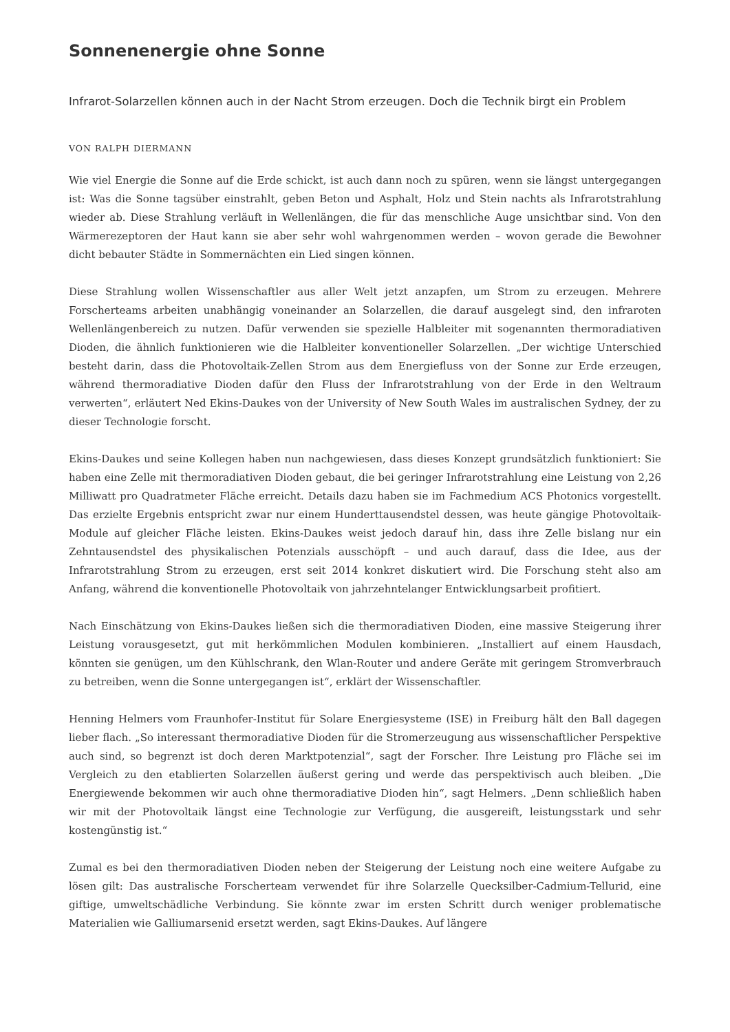Sonnenenergie ohne Sonne
Infrarot-Solarzellen können auch in der Nacht Strom erzeugen. Doch die Technik birgt ein Problem
VON RALPH DIERMANN
Wie viel Energie die Sonne auf die Erde schickt, ist auch dann noch zu spüren, wenn sie längst untergegangen ist: Was die Sonne tagsüber einstrahlt, geben Beton und Asphalt, Holz und Stein nachts als Infrarotstrahlung wieder ab. Diese Strahlung verläuft in Wellenlängen, die für das menschliche Auge unsichtbar sind. Von den Wärmerezeptoren der Haut kann sie aber sehr wohl wahrgenommen werden – wovon gerade die Bewohner dicht bebauter Städte in Sommernächten ein Lied singen können.
Diese Strahlung wollen Wissenschaftler aus aller Welt jetzt anzapfen, um Strom zu erzeugen. Mehrere Forscherteams arbeiten unabhängig voneinander an Solarzellen, die darauf ausgelegt sind, den infraroten Wellenlängenbereich zu nutzen. Dafür verwenden sie spezielle Halbleiter mit sogenannten thermoradiativen Dioden, die ähnlich funktionieren wie die Halbleiter konventioneller Solarzellen. „Der wichtige Unterschied besteht darin, dass die Photovoltaik-Zellen Strom aus dem Energiefluss von der Sonne zur Erde erzeugen, während thermoradiative Dioden dafür den Fluss der Infrarotstrahlung von der Erde in den Weltraum verwerten“, erläutert Ned Ekins-Daukes von der University of New South Wales im australischen Sydney, der zu dieser Technologie forscht.
Ekins-Daukes und seine Kollegen haben nun nachgewiesen, dass dieses Konzept grundsätzlich funktioniert: Sie haben eine Zelle mit thermoradiativen Dioden gebaut, die bei geringer Infrarotstrahlung eine Leistung von 2,26 Milliwatt pro Quadratmeter Fläche erreicht. Details dazu haben sie im Fachmedium ACS Photonics vorgestellt. Das erzielte Ergebnis entspricht zwar nur einem Hunderttausendstel dessen, was heute gängige Photovoltaik-Module auf gleicher Fläche leisten. Ekins-Daukes weist jedoch darauf hin, dass ihre Zelle bislang nur ein Zehntausendstel des physikalischen Potenzials ausschöpft – und auch darauf, dass die Idee, aus der Infrarotstrahlung Strom zu erzeugen, erst seit 2014 konkret diskutiert wird. Die Forschung steht also am Anfang, während die konventionelle Photovoltaik von jahrzehntelanger Entwicklungsarbeit profitiert.
Nach Einschätzung von Ekins-Daukes ließen sich die thermoradiativen Dioden, eine massive Steigerung ihrer Leistung vorausgesetzt, gut mit herkömmlichen Modulen kombinieren. „Installiert auf einem Hausdach, könnten sie genügen, um den Kühlschrank, den Wlan-Router und andere Geräte mit geringem Stromverbrauch zu betreiben, wenn die Sonne untergegangen ist“, erklärt der Wissenschaftler.
Henning Helmers vom Fraunhofer-Institut für Solare Energiesysteme (ISE) in Freiburg hält den Ball dagegen lieber flach. „So interessant thermoradiative Dioden für die Stromerzeugung aus wissenschaftlicher Perspektive auch sind, so begrenzt ist doch deren Marktpotenzial“, sagt der Forscher. Ihre Leistung pro Fläche sei im Vergleich zu den etablierten Solarzellen äußerst gering und werde das perspektivisch auch bleiben. „Die Energiewende bekommen wir auch ohne thermoradiative Dioden hin“, sagt Helmers. „Denn schließlich haben wir mit der Photovoltaik längst eine Technologie zur Verfügung, die ausgereift, leistungsstark und sehr kostengünstig ist.“
Zumal es bei den thermoradiativen Dioden neben der Steigerung der Leistung noch eine weitere Aufgabe zu lösen gilt: Das australische Forscherteam verwendet für ihre Solarzelle Quecksilber-Cadmium-Tellurid, eine giftige, umweltschädliche Verbindung. Sie könnte zwar im ersten Schritt durch weniger problematische Materialien wie Galliumarsenid ersetzt werden, sagt Ekins-Daukes. Auf längere